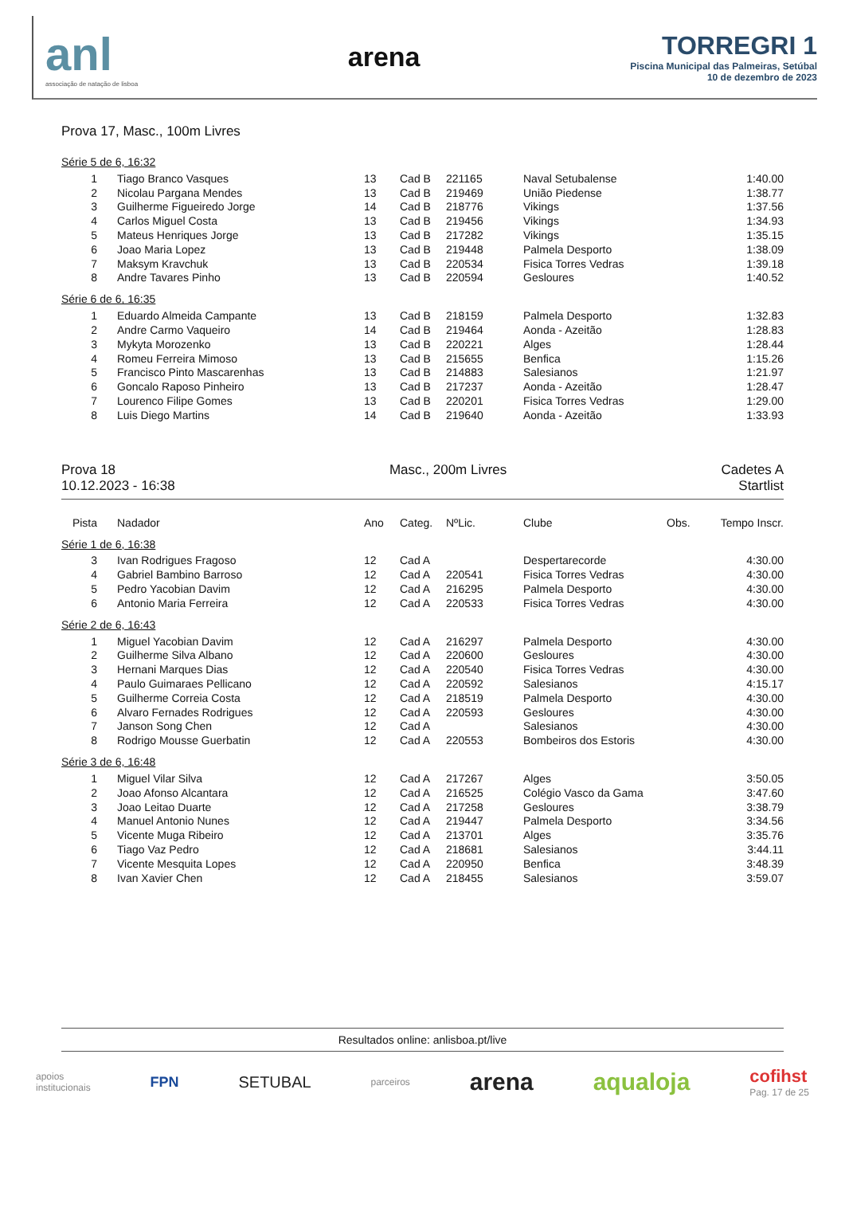anl
associação de natação de lisboa
arena
TORREGRI 1
Piscina Municipal das Palmeiras, Setúbal
10 de dezembro de 2023
Prova 17, Masc., 100m Livres
Série 5 de 6, 16:32
| 1 | Tiago Branco Vasques | 13 | Cad B | 221165 | Naval Setubalense | | 1:40.00 |
| 2 | Nicolau Pargana Mendes | 13 | Cad B | 219469 | União Piedense | | 1:38.77 |
| 3 | Guilherme Figueiredo Jorge | 14 | Cad B | 218776 | Vikings | | 1:37.56 |
| 4 | Carlos Miguel Costa | 13 | Cad B | 219456 | Vikings | | 1:34.93 |
| 5 | Mateus Henriques Jorge | 13 | Cad B | 217282 | Vikings | | 1:35.15 |
| 6 | Joao Maria Lopez | 13 | Cad B | 219448 | Palmela Desporto | | 1:38.09 |
| 7 | Maksym Kravchuk | 13 | Cad B | 220534 | Fisica Torres Vedras | | 1:39.18 |
| 8 | Andre Tavares Pinho | 13 | Cad B | 220594 | Gesloures | | 1:40.52 |
Série 6 de 6, 16:35
| 1 | Eduardo Almeida Campante | 13 | Cad B | 218159 | Palmela Desporto | | 1:32.83 |
| 2 | Andre Carmo Vaqueiro | 14 | Cad B | 219464 | Aonda - Azeitão | | 1:28.83 |
| 3 | Mykyta Morozenko | 13 | Cad B | 220221 | Alges | | 1:28.44 |
| 4 | Romeu Ferreira Mimoso | 13 | Cad B | 215655 | Benfica | | 1:15.26 |
| 5 | Francisco Pinto Mascarenhas | 13 | Cad B | 214883 | Salesianos | | 1:21.97 |
| 6 | Goncalo Raposo Pinheiro | 13 | Cad B | 217237 | Aonda - Azeitão | | 1:28.47 |
| 7 | Lourenco Filipe Gomes | 13 | Cad B | 220201 | Fisica Torres Vedras | | 1:29.00 |
| 8 | Luis Diego Martins | 14 | Cad B | 219640 | Aonda - Azeitão | | 1:33.93 |
Prova 18
10.12.2023 - 16:38
Masc., 200m Livres Cadetes A
Startlist
| Pista | Nadador | Ano | Categ. | NºLic. | Clube | Obs. | Tempo Inscr. |
| --- | --- | --- | --- | --- | --- | --- | --- |
Série 1 de 6, 16:38
| 3 | Ivan Rodrigues Fragoso | 12 | Cad A | | Despertarecorde | | 4:30.00 |
| 4 | Gabriel Bambino Barroso | 12 | Cad A | 220541 | Fisica Torres Vedras | | 4:30.00 |
| 5 | Pedro Yacobian Davim | 12 | Cad A | 216295 | Palmela Desporto | | 4:30.00 |
| 6 | Antonio Maria Ferreira | 12 | Cad A | 220533 | Fisica Torres Vedras | | 4:30.00 |
Série 2 de 6, 16:43
| 1 | Miguel Yacobian Davim | 12 | Cad A | 216297 | Palmela Desporto | | 4:30.00 |
| 2 | Guilherme Silva Albano | 12 | Cad A | 220600 | Gesloures | | 4:30.00 |
| 3 | Hernani Marques Dias | 12 | Cad A | 220540 | Fisica Torres Vedras | | 4:30.00 |
| 4 | Paulo Guimaraes Pellicano | 12 | Cad A | 220592 | Salesianos | | 4:15.17 |
| 5 | Guilherme Correia Costa | 12 | Cad A | 218519 | Palmela Desporto | | 4:30.00 |
| 6 | Alvaro Fernades Rodrigues | 12 | Cad A | 220593 | Gesloures | | 4:30.00 |
| 7 | Janson Song Chen | 12 | Cad A | | Salesianos | | 4:30.00 |
| 8 | Rodrigo Mousse Guerbatin | 12 | Cad A | 220553 | Bombeiros dos Estoris | | 4:30.00 |
Série 3 de 6, 16:48
| 1 | Miguel Vilar Silva | 12 | Cad A | 217267 | Alges | | 3:50.05 |
| 2 | Joao Afonso Alcantara | 12 | Cad A | 216525 | Colégio Vasco da Gama | | 3:47.60 |
| 3 | Joao Leitao Duarte | 12 | Cad A | 217258 | Gesloures | | 3:38.79 |
| 4 | Manuel Antonio Nunes | 12 | Cad A | 219447 | Palmela Desporto | | 3:34.56 |
| 5 | Vicente Muga Ribeiro | 12 | Cad A | 213701 | Alges | | 3:35.76 |
| 6 | Tiago Vaz Pedro | 12 | Cad A | 218681 | Salesianos | | 3:44.11 |
| 7 | Vicente Mesquita Lopes | 12 | Cad A | 220950 | Benfica | | 3:48.39 |
| 8 | Ivan Xavier Chen | 12 | Cad A | 218455 | Salesianos | | 3:59.07 |
Resultados online: anlisboa.pt/live
apoios
institucionais FPN SETUBAL parceiros arena aqualoja cofihst
Pag. 17 de 25